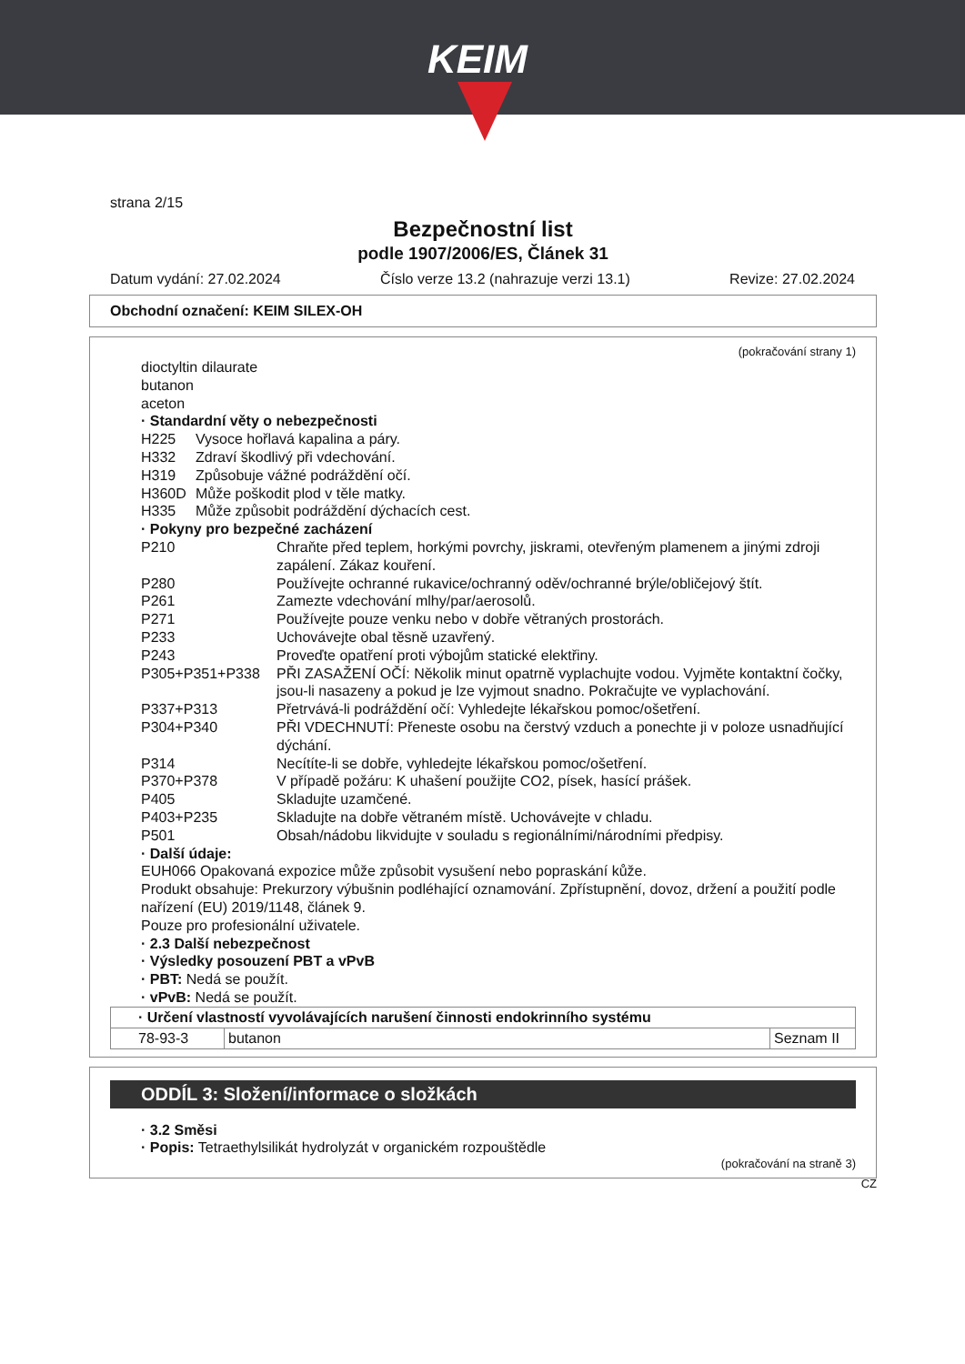KEIM
strana 2/15
Bezpečnostní list
podle 1907/2006/ES, Článek 31
Datum vydání: 27.02.2024 Číslo verze 13.2 (nahrazuje verzi 13.1) Revize: 27.02.2024
Obchodní označení: KEIM SILEX-OH
(pokračování strany 1)
dioctyltin dilaurate
butanon
aceton
· Standardní věty o nebezpečnosti
H225 Vysoce hořlavá kapalina a páry.
H332 Zdraví škodlivý při vdechování.
H319 Způsobuje vážné podráždění očí.
H360D Může poškodit plod v těle matky.
H335 Může způsobit podráždění dýchacích cest.
· Pokyny pro bezpečné zacházení
P210 Chraňte před teplem, horkými povrchy, jiskrami, otevřeným plamenem a jinými zdroji zapálení. Zákaz kouření.
P280 Používejte ochranné rukavice/ochranný oděv/ochranné brýle/obličejový štít.
P261 Zamezte vdechování mlhy/par/aerosolů.
P271 Používejte pouze venku nebo v dobře větraných prostorách.
P233 Uchovávejte obal těsně uzavřený.
P243 Proveďte opatření proti výbojům statické elektřiny.
P305+P351+P338 PŘI ZASAŽENÍ OČÍ: Několik minut opatrně vyplachujte vodou. Vyjměte kontaktní čočky, jsou-li nasazeny a pokud je lze vyjmout snadno. Pokračujte ve vyplachování.
P337+P313 Přetrvává-li podráždění očí: Vyhledejte lékařskou pomoc/ošetření.
P304+P340 PŘI VDECHNUTÍ: Přeneste osobu na čerstvý vzduch a ponechte ji v poloze usnadňující dýchání.
P314 Necítíte-li se dobře, vyhledejte lékařskou pomoc/ošetření.
P370+P378 V případě požáru: K uhašení použijte CO2, písek, hasící prášek.
P405 Skladujte uzamčené.
P403+P235 Skladujte na dobře větraném místě. Uchovávejte v chladu.
P501 Obsah/nádobu likvidujte v souladu s regionálními/národními předpisy.
· Další údaje:
EUH066 Opakovaná expozice může způsobit vysušení nebo popraskání kůže.
Produkt obsahuje: Prekurzory výbušnin podléhající oznamování. Zpřístupnění, dovoz, držení a použití podle nařízení (EU) 2019/1148, článek 9.
Pouze pro profesionální uživatele.
· 2.3 Další nebezpečnost
· Výsledky posouzení PBT a vPvB
· PBT: Nedá se použít.
· vPvB: Nedá se použít.
| · Určení vlastností vyvolávajících narušení činnosti endokrinního systému | | |
| 78-93-3 | butanon | Seznam II |
ODDÍL 3: Složení/informace o složkách
· 3.2 Směsi
· Popis: Tetraethylsilikát hydrolyzát v organickém rozpouštědle
(pokračování na straně 3)
CZ